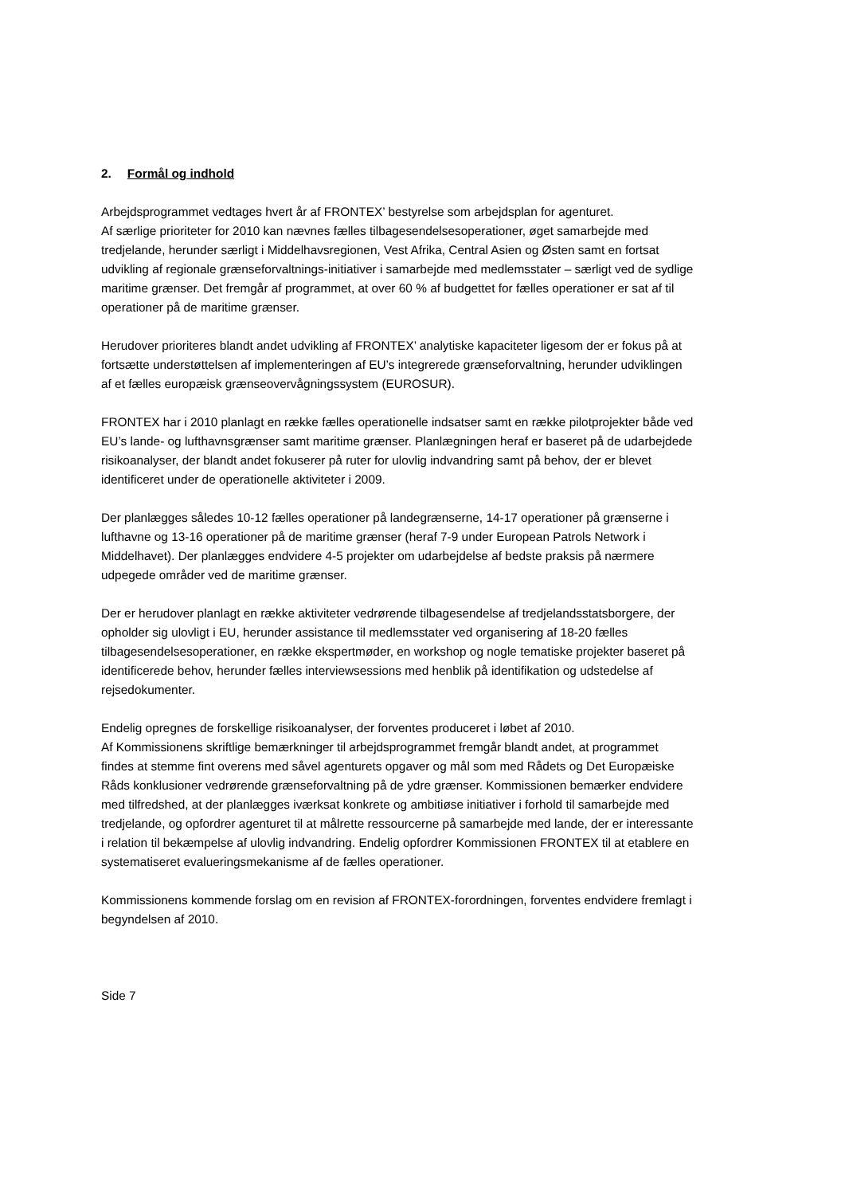2. Formål og indhold
Arbejdsprogrammet vedtages hvert år af FRONTEX’ bestyrelse som arbejdsplan for agentu­ret.
Af særlige prioriteter for 2010 kan nævnes fælles tilbagesendelsesoperationer, øget samar­bejde med tredjelande, herunder særligt i Middelhavsregionen, Vest Afrika, Central Asien og Østen samt en fortsat udvikling af regionale grænseforvaltnings-initiativer i samarbejde med medlemsstater – særligt ved de sydlige maritime grænser. Det fremgår af programmet, at over 60 % af budgettet for fælles operationer er sat af til operationer på de maritime græn­ser.
Herudover prioriteres blandt andet udvikling af FRONTEX’ analytiske kapaciteter ligesom der er fokus på at fortsætte understøttelsen af implementeringen af EU’s integrerede grænsefor­valtning, herunder udviklingen af et fælles europæisk grænseovervågningssystem (EURO­SUR).
FRONTEX har i 2010 planlagt en række fælles operationelle indsatser samt en række pilot­projekter både ved EU’s lande- og lufthavnsgrænser samt maritime grænser. Planlægningen heraf er baseret på de udarbejdede risikoanalyser, der blandt andet fokuserer på ruter for ulovlig indvandring samt på behov, der er blevet identificeret under de operationelle aktivite­ter i 2009.
Der planlægges således 10-12 fælles operationer på landegrænserne, 14-17 operationer på grænserne i lufthavne og 13-16 operationer på de maritime grænser (heraf 7-9 under Euro­pean Patrols Network i Middelhavet). Der planlægges endvidere 4-5 projekter om udarbej­delse af bedste praksis på nærmere udpegede områder ved de maritime grænser.
Der er herudover planlagt en række aktiviteter vedrørende tilbagesendelse af tredjelands­statsborgere, der opholder sig ulovligt i EU, herunder assistance til medlemsstater ved orga­nisering af 18-20 fælles tilbagesendelsesoperationer, en række ekspertmøder, en workshop og nogle tematiske projekter baseret på identificerede behov, herunder fælles interview­sessions med henblik på identifikation og udstedelse af rejsedokumenter.
Endelig opregnes de forskellige risikoanalyser, der forventes produceret i løbet af 2010.
Af Kommissionens skriftlige bemærkninger til arbejdsprogrammet fremgår blandt andet, at programmet findes at stemme fint overens med såvel agenturets opgaver og mål som med Rådets og Det Europæiske Råds konklusioner vedrørende grænseforvaltning på de ydre grænser. Kommissionen bemærker endvidere med tilfredshed, at der planlægges iværksat konkrete og ambitiøse initiativer i forhold til samarbejde med tredjelande, og opfordrer agen­turet til at målrette ressourcerne på samarbejde med lande, der er interessante i relation til bekæmpelse af ulovlig indvandring. Endelig opfordrer Kommissionen FRONTEX til at etable­re en systematiseret evalueringsmekanisme af de fælles operationer.
Kommissionens kommende forslag om en revision af FRONTEX-forordningen, forventes endvidere fremlagt i begyndelsen af 2010.
Side 7